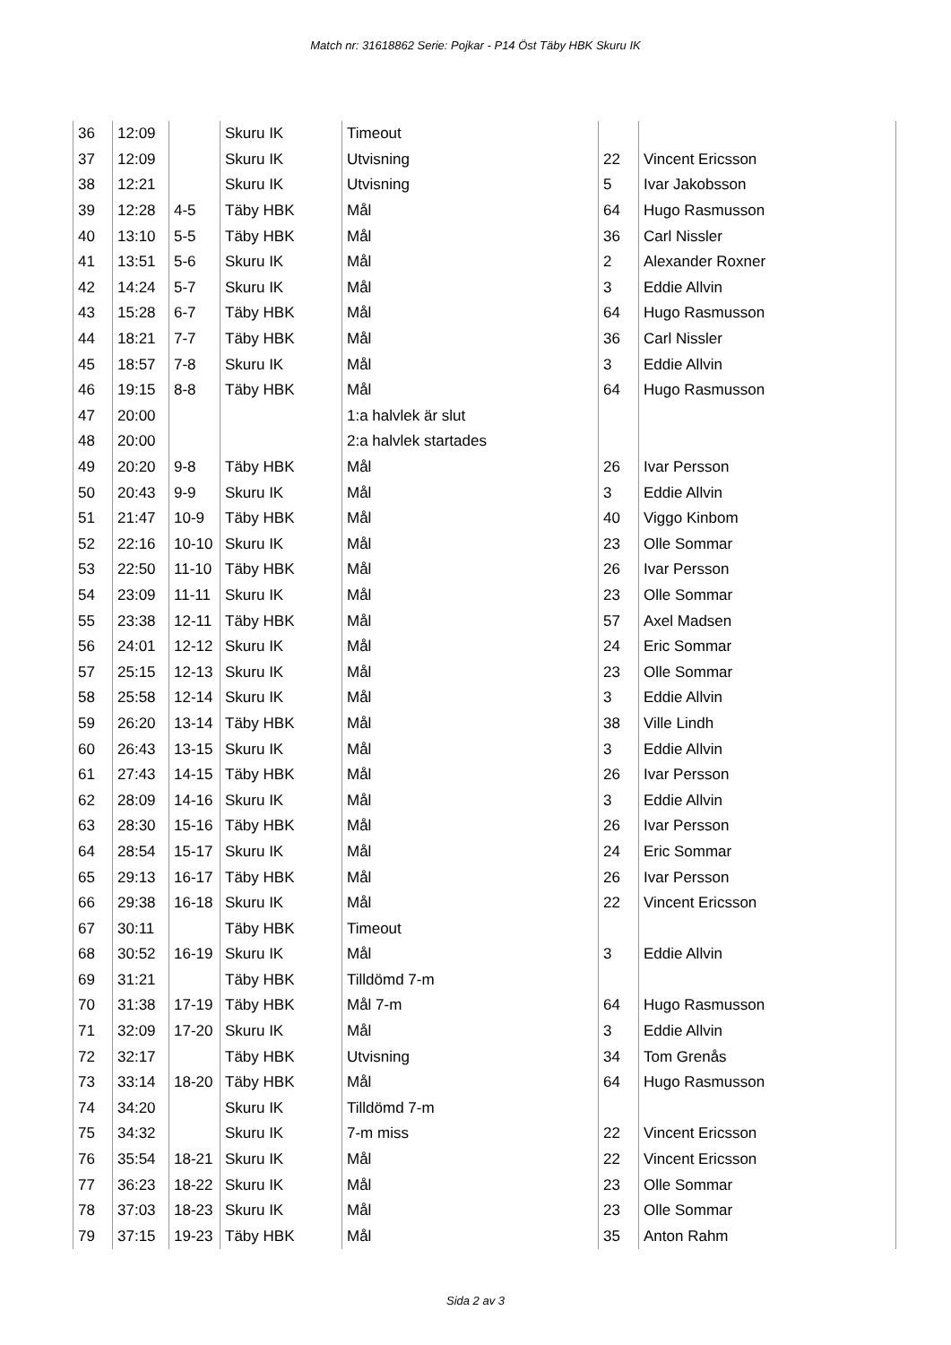Match nr: 31618862 Serie: Pojkar - P14 Öst Täby HBK Skuru IK
| 36 | 12:09 | | Skuru IK | Timeout | | |
| 37 | 12:09 | | Skuru IK | Utvisning | 22 | Vincent Ericsson |
| 38 | 12:21 | | Skuru IK | Utvisning | 5 | Ivar Jakobsson |
| 39 | 12:28 | 4-5 | Täby HBK | Mål | 64 | Hugo Rasmusson |
| 40 | 13:10 | 5-5 | Täby HBK | Mål | 36 | Carl Nissler |
| 41 | 13:51 | 5-6 | Skuru IK | Mål | 2 | Alexander Roxner |
| 42 | 14:24 | 5-7 | Skuru IK | Mål | 3 | Eddie Allvin |
| 43 | 15:28 | 6-7 | Täby HBK | Mål | 64 | Hugo Rasmusson |
| 44 | 18:21 | 7-7 | Täby HBK | Mål | 36 | Carl Nissler |
| 45 | 18:57 | 7-8 | Skuru IK | Mål | 3 | Eddie Allvin |
| 46 | 19:15 | 8-8 | Täby HBK | Mål | 64 | Hugo Rasmusson |
| 47 | 20:00 | | | 1:a halvlek är slut | | |
| 48 | 20:00 | | | 2:a halvlek startades | | |
| 49 | 20:20 | 9-8 | Täby HBK | Mål | 26 | Ivar Persson |
| 50 | 20:43 | 9-9 | Skuru IK | Mål | 3 | Eddie Allvin |
| 51 | 21:47 | 10-9 | Täby HBK | Mål | 40 | Viggo Kinbom |
| 52 | 22:16 | 10-10 | Skuru IK | Mål | 23 | Olle Sommar |
| 53 | 22:50 | 11-10 | Täby HBK | Mål | 26 | Ivar Persson |
| 54 | 23:09 | 11-11 | Skuru IK | Mål | 23 | Olle Sommar |
| 55 | 23:38 | 12-11 | Täby HBK | Mål | 57 | Axel Madsen |
| 56 | 24:01 | 12-12 | Skuru IK | Mål | 24 | Eric Sommar |
| 57 | 25:15 | 12-13 | Skuru IK | Mål | 23 | Olle Sommar |
| 58 | 25:58 | 12-14 | Skuru IK | Mål | 3 | Eddie Allvin |
| 59 | 26:20 | 13-14 | Täby HBK | Mål | 38 | Ville Lindh |
| 60 | 26:43 | 13-15 | Skuru IK | Mål | 3 | Eddie Allvin |
| 61 | 27:43 | 14-15 | Täby HBK | Mål | 26 | Ivar Persson |
| 62 | 28:09 | 14-16 | Skuru IK | Mål | 3 | Eddie Allvin |
| 63 | 28:30 | 15-16 | Täby HBK | Mål | 26 | Ivar Persson |
| 64 | 28:54 | 15-17 | Skuru IK | Mål | 24 | Eric Sommar |
| 65 | 29:13 | 16-17 | Täby HBK | Mål | 26 | Ivar Persson |
| 66 | 29:38 | 16-18 | Skuru IK | Mål | 22 | Vincent Ericsson |
| 67 | 30:11 | | Täby HBK | Timeout | | |
| 68 | 30:52 | 16-19 | Skuru IK | Mål | 3 | Eddie Allvin |
| 69 | 31:21 | | Täby HBK | Tilldömd 7-m | | |
| 70 | 31:38 | 17-19 | Täby HBK | Mål 7-m | 64 | Hugo Rasmusson |
| 71 | 32:09 | 17-20 | Skuru IK | Mål | 3 | Eddie Allvin |
| 72 | 32:17 | | Täby HBK | Utvisning | 34 | Tom Grenås |
| 73 | 33:14 | 18-20 | Täby HBK | Mål | 64 | Hugo Rasmusson |
| 74 | 34:20 | | Skuru IK | Tilldömd 7-m | | |
| 75 | 34:32 | | Skuru IK | 7-m miss | 22 | Vincent Ericsson |
| 76 | 35:54 | 18-21 | Skuru IK | Mål | 22 | Vincent Ericsson |
| 77 | 36:23 | 18-22 | Skuru IK | Mål | 23 | Olle Sommar |
| 78 | 37:03 | 18-23 | Skuru IK | Mål | 23 | Olle Sommar |
| 79 | 37:15 | 19-23 | Täby HBK | Mål | 35 | Anton Rahm |
Sida 2 av 3